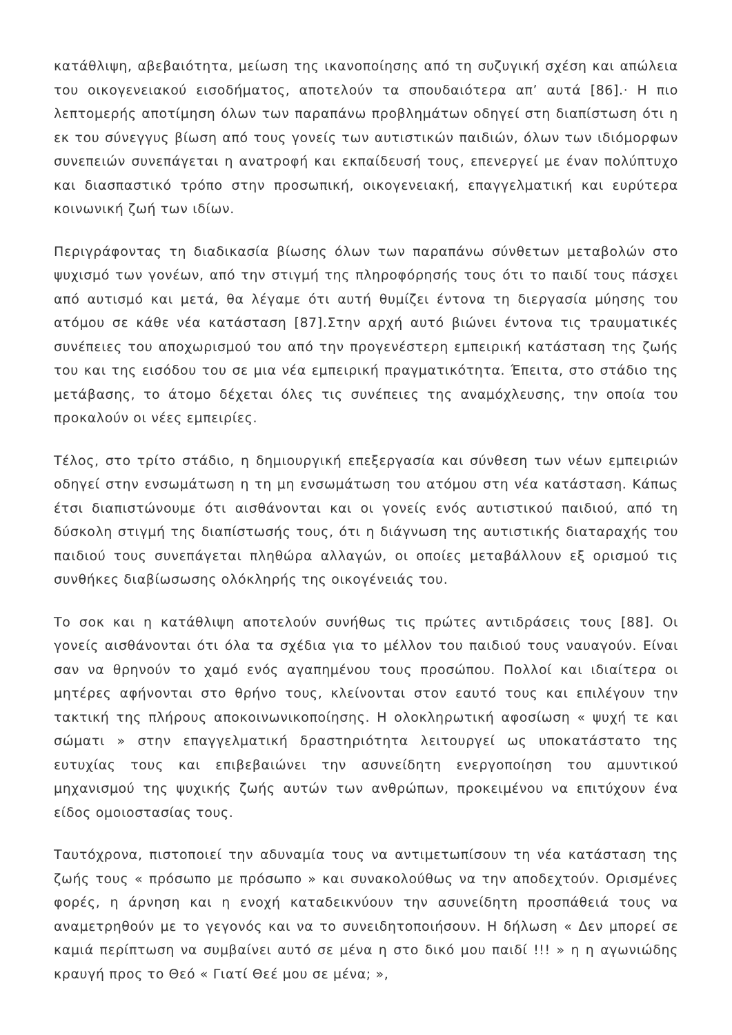κατάθλιψη, αβεβαιότητα, μείωση της ικανοποίησης από τη συζυγική σχέση και απώλεια του οικογενειακού εισοδήματος, αποτελούν τα σπουδαιότερα απ’ αυτά [86].· Η πιο λεπτομερής αποτίμηση όλων των παραπάνω προβλημάτων οδηγεί στη διαπίστωση ότι η εκ του σύνεγγυς βίωση από τους γονείς των αυτιστικών παιδιών, όλων των ιδιόμορφων συνεπειών συνεπάγεται η ανατροφή και εκπαίδευσή τους, επενεργεί με έναν πολύπτυχο και διασπαστικό τρόπο στην προσωπική, οικογενειακή, επαγγελματική και ευρύτερα κοινωνική ζωή των ιδίων.
Περιγράφοντας τη διαδικασία βίωσης όλων των παραπάνω σύνθετων μεταβολών στο ψυχισμό των γονέων, από την στιγμή της πληροφόρησής τους ότι το παιδί τους πάσχει από αυτισμό και μετά, θα λέγαμε ότι αυτή θυμίζει έντονα τη διεργασία μύησης του ατόμου σε κάθε νέα κατάσταση [87].Στην αρχή αυτό βιώνει έντονα τις τραυματικές συνέπειες του αποχωρισμού του από την προγενέστερη εμπειρική κατάσταση της ζωής του και της εισόδου του σε μια νέα εμπειρική πραγματικότητα. Έπειτα, στο στάδιο της μετάβασης, το άτομο δέχεται όλες τις συνέπειες της αναμόχλευσης, την οποία του προκαλούν οι νέες εμπειρίες.
Τέλος, στο τρίτο στάδιο, η δημιουργική επεξεργασία και σύνθεση των νέων εμπειριών οδηγεί στην ενσωμάτωση η τη μη ενσωμάτωση του ατόμου στη νέα κατάσταση. Κάπως έτσι διαπιστώνουμε ότι αισθάνονται και οι γονείς ενός αυτιστικού παιδιού, από τη δύσκολη στιγμή της διαπίστωσής τους, ότι η διάγνωση της αυτιστικής διαταραχής του παιδιού τους συνεπάγεται πληθώρα αλλαγών, οι οποίες μεταβάλλουν εξ ορισμού τις συνθήκες διαβίωσωσης ολόκληρής της οικογένειάς του.
Το σοκ και η κατάθλιψη αποτελούν συνήθως τις πρώτες αντιδράσεις τους [88]. Οι γονείς αισθάνονται ότι όλα τα σχέδια για το μέλλον του παιδιού τους ναυαγούν. Είναι σαν να θρηνούν το χαμό ενός αγαπημένου τους προσώπου. Πολλοί και ιδιαίτερα οι μητέρες αφήνονται στο θρήνο τους, κλείνονται στον εαυτό τους και επιλέγουν την τακτική της πλήρους αποκοινωνικοποίησης. Η ολοκληρωτική αφοσίωση « ψυχή τε και σώματι » στην επαγγελματική δραστηριότητα λειτουργεί ως υποκατάστατο της ευτυχίας τους και επιβεβαιώνει την ασυνείδητη ενεργοποίηση του αμυντικού μηχανισμού της ψυχικής ζωής αυτών των ανθρώπων, προκειμένου να επιτύχουν ένα είδος ομοιοστασίας τους.
Ταυτόχρονα, πιστοποιεί την αδυναμία τους να αντιμετωπίσουν τη νέα κατάσταση της ζωής τους « πρόσωπο με πρόσωπο » και συνακολούθως να την αποδεχτούν. Ορισμένες φορές, η άρνηση και η ενοχή καταδεικνύουν την ασυνείδητη προσπάθειά τους να αναμετρηθούν με το γεγονός και να το συνειδητοποιήσουν. Η δήλωση « Δεν μπορεί σε καμιά περίπτωση να συμβαίνει αυτό σε μένα η στο δικό μου παιδί !!! » η η αγωνιώδης κραυγή προς το Θεό « Γιατί Θεέ μου σε μένα; »,